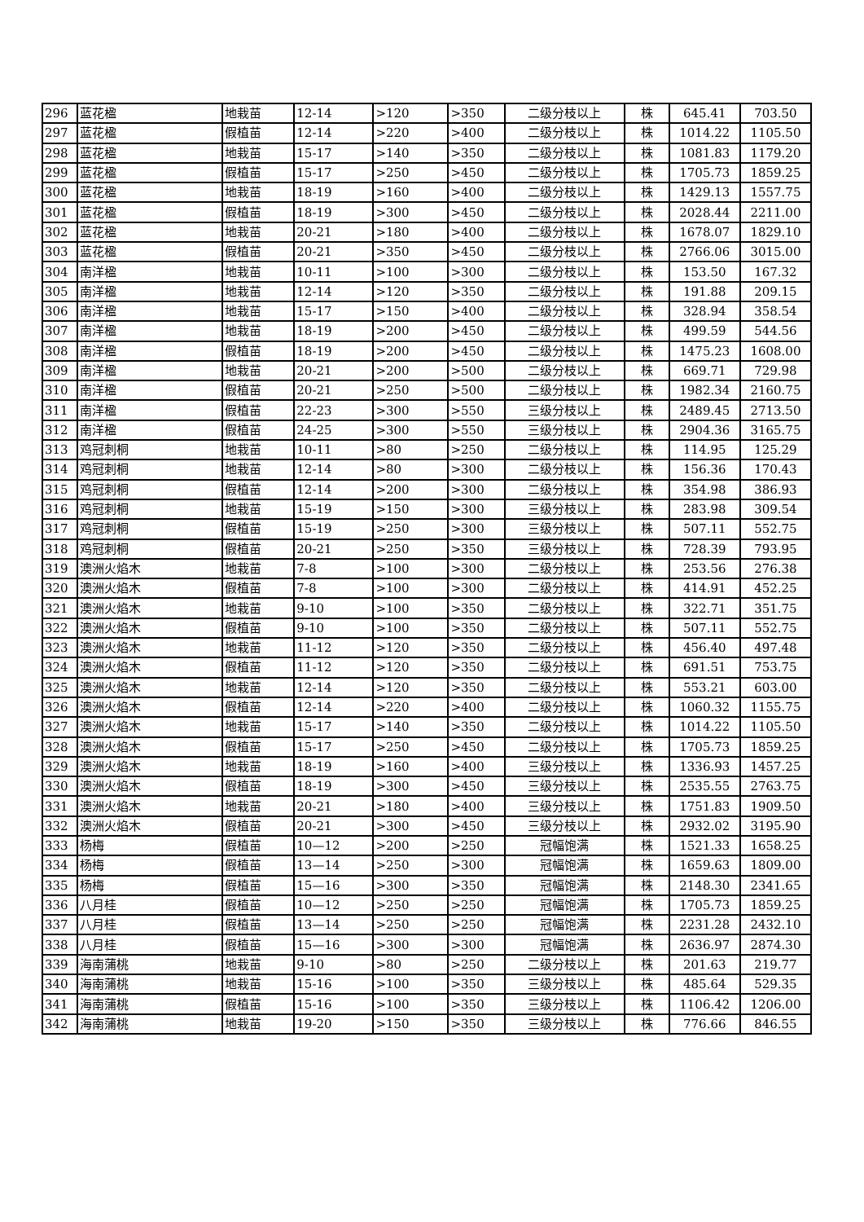| 296 | 蓝花楹 | 地栽苗 | 12-14 | >120 | >350 | 二级分枝以上 | 株 | 645.41 | 703.50 |
| 297 | 蓝花楹 | 假植苗 | 12-14 | >220 | >400 | 二级分枝以上 | 株 | 1014.22 | 1105.50 |
| 298 | 蓝花楹 | 地栽苗 | 15-17 | >140 | >350 | 二级分枝以上 | 株 | 1081.83 | 1179.20 |
| 299 | 蓝花楹 | 假植苗 | 15-17 | >250 | >450 | 二级分枝以上 | 株 | 1705.73 | 1859.25 |
| 300 | 蓝花楹 | 地栽苗 | 18-19 | >160 | >400 | 二级分枝以上 | 株 | 1429.13 | 1557.75 |
| 301 | 蓝花楹 | 假植苗 | 18-19 | >300 | >450 | 二级分枝以上 | 株 | 2028.44 | 2211.00 |
| 302 | 蓝花楹 | 地栽苗 | 20-21 | >180 | >400 | 二级分枝以上 | 株 | 1678.07 | 1829.10 |
| 303 | 蓝花楹 | 假植苗 | 20-21 | >350 | >450 | 二级分枝以上 | 株 | 2766.06 | 3015.00 |
| 304 | 南洋楹 | 地栽苗 | 10-11 | >100 | >300 | 二级分枝以上 | 株 | 153.50 | 167.32 |
| 305 | 南洋楹 | 地栽苗 | 12-14 | >120 | >350 | 二级分枝以上 | 株 | 191.88 | 209.15 |
| 306 | 南洋楹 | 地栽苗 | 15-17 | >150 | >400 | 二级分枝以上 | 株 | 328.94 | 358.54 |
| 307 | 南洋楹 | 地栽苗 | 18-19 | >200 | >450 | 二级分枝以上 | 株 | 499.59 | 544.56 |
| 308 | 南洋楹 | 假植苗 | 18-19 | >200 | >450 | 二级分枝以上 | 株 | 1475.23 | 1608.00 |
| 309 | 南洋楹 | 地栽苗 | 20-21 | >200 | >500 | 二级分枝以上 | 株 | 669.71 | 729.98 |
| 310 | 南洋楹 | 假植苗 | 20-21 | >250 | >500 | 二级分枝以上 | 株 | 1982.34 | 2160.75 |
| 311 | 南洋楹 | 假植苗 | 22-23 | >300 | >550 | 三级分枝以上 | 株 | 2489.45 | 2713.50 |
| 312 | 南洋楹 | 假植苗 | 24-25 | >300 | >550 | 三级分枝以上 | 株 | 2904.36 | 3165.75 |
| 313 | 鸡冠刺桐 | 地栽苗 | 10-11 | >80 | >250 | 二级分枝以上 | 株 | 114.95 | 125.29 |
| 314 | 鸡冠刺桐 | 地栽苗 | 12-14 | >80 | >300 | 二级分枝以上 | 株 | 156.36 | 170.43 |
| 315 | 鸡冠刺桐 | 假植苗 | 12-14 | >200 | >300 | 二级分枝以上 | 株 | 354.98 | 386.93 |
| 316 | 鸡冠刺桐 | 地栽苗 | 15-19 | >150 | >300 | 三级分枝以上 | 株 | 283.98 | 309.54 |
| 317 | 鸡冠刺桐 | 假植苗 | 15-19 | >250 | >300 | 三级分枝以上 | 株 | 507.11 | 552.75 |
| 318 | 鸡冠刺桐 | 假植苗 | 20-21 | >250 | >350 | 三级分枝以上 | 株 | 728.39 | 793.95 |
| 319 | 澳洲火焰木 | 地栽苗 | 7-8 | >100 | >300 | 二级分枝以上 | 株 | 253.56 | 276.38 |
| 320 | 澳洲火焰木 | 假植苗 | 7-8 | >100 | >300 | 二级分枝以上 | 株 | 414.91 | 452.25 |
| 321 | 澳洲火焰木 | 地栽苗 | 9-10 | >100 | >350 | 二级分枝以上 | 株 | 322.71 | 351.75 |
| 322 | 澳洲火焰木 | 假植苗 | 9-10 | >100 | >350 | 二级分枝以上 | 株 | 507.11 | 552.75 |
| 323 | 澳洲火焰木 | 地栽苗 | 11-12 | >120 | >350 | 二级分枝以上 | 株 | 456.40 | 497.48 |
| 324 | 澳洲火焰木 | 假植苗 | 11-12 | >120 | >350 | 二级分枝以上 | 株 | 691.51 | 753.75 |
| 325 | 澳洲火焰木 | 地栽苗 | 12-14 | >120 | >350 | 二级分枝以上 | 株 | 553.21 | 603.00 |
| 326 | 澳洲火焰木 | 假植苗 | 12-14 | >220 | >400 | 二级分枝以上 | 株 | 1060.32 | 1155.75 |
| 327 | 澳洲火焰木 | 地栽苗 | 15-17 | >140 | >350 | 二级分枝以上 | 株 | 1014.22 | 1105.50 |
| 328 | 澳洲火焰木 | 假植苗 | 15-17 | >250 | >450 | 二级分枝以上 | 株 | 1705.73 | 1859.25 |
| 329 | 澳洲火焰木 | 地栽苗 | 18-19 | >160 | >400 | 三级分枝以上 | 株 | 1336.93 | 1457.25 |
| 330 | 澳洲火焰木 | 假植苗 | 18-19 | >300 | >450 | 三级分枝以上 | 株 | 2535.55 | 2763.75 |
| 331 | 澳洲火焰木 | 地栽苗 | 20-21 | >180 | >400 | 三级分枝以上 | 株 | 1751.83 | 1909.50 |
| 332 | 澳洲火焰木 | 假植苗 | 20-21 | >300 | >450 | 三级分枝以上 | 株 | 2932.02 | 3195.90 |
| 333 | 杨梅 | 假植苗 | 10—12 | >200 | >250 | 冠幅饱满 | 株 | 1521.33 | 1658.25 |
| 334 | 杨梅 | 假植苗 | 13—14 | >250 | >300 | 冠幅饱满 | 株 | 1659.63 | 1809.00 |
| 335 | 杨梅 | 假植苗 | 15—16 | >300 | >350 | 冠幅饱满 | 株 | 2148.30 | 2341.65 |
| 336 | 八月桂 | 假植苗 | 10—12 | >250 | >250 | 冠幅饱满 | 株 | 1705.73 | 1859.25 |
| 337 | 八月桂 | 假植苗 | 13—14 | >250 | >250 | 冠幅饱满 | 株 | 2231.28 | 2432.10 |
| 338 | 八月桂 | 假植苗 | 15—16 | >300 | >300 | 冠幅饱满 | 株 | 2636.97 | 2874.30 |
| 339 | 海南蒲桃 | 地栽苗 | 9-10 | >80 | >250 | 二级分枝以上 | 株 | 201.63 | 219.77 |
| 340 | 海南蒲桃 | 地栽苗 | 15-16 | >100 | >350 | 三级分枝以上 | 株 | 485.64 | 529.35 |
| 341 | 海南蒲桃 | 假植苗 | 15-16 | >100 | >350 | 三级分枝以上 | 株 | 1106.42 | 1206.00 |
| 342 | 海南蒲桃 | 地栽苗 | 19-20 | >150 | >350 | 三级分枝以上 | 株 | 776.66 | 846.55 |